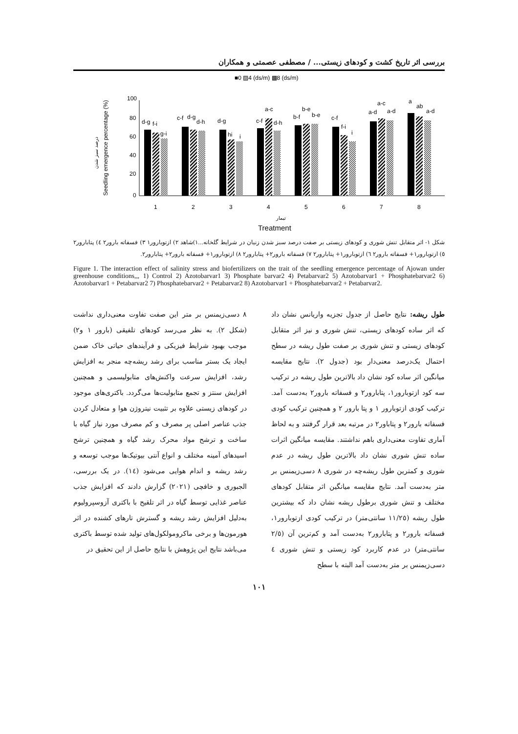بررسی اثر تاریخ کشت و کودهای زیستی... / مصطفی عصمتی و همکاران
■0 ▨4 (ds/m) ▩8 (ds/m)
100
80
60
40
20
0
Seedling emergence percentage (%)
درصد سبز شدن
d-g
f-i
g-i
c-f
d-g
d-h
d-g
hi
i
c-f
a-c
d-h
b-f
b-e
b-e
c-f
f-i
i
a-d
a-c
a-d
a
ab
a-d
1
2
3
4
5
6
7
8
تیمار
Treatment
شکل ۱- اثر متقابل تنش شوری و کودهای زیستی بر صفت درصد سبز شدن زنیان در شرایط گلخانه...۱)شاهد ۲) ازتوبارور۱ ۳) فسفاته بارور۲ ٤) پتابارور۲ ٥) ازتوبارور۱+ فسفاته بارور۲ ٦) ازتوبارور۱+ پتابارور۲ ۷) فسفاته بارور۲+ پتابارور۲ ۸) ازتوبارور۱+ فسفاته بارور۲+ پتابارور۲.
Figure 1. The interaction effect of salinity stress and biofertilizers on the trait of the seedling emergence percentage of Ajowan under greenhouse conditions,,, 1) Control 2) Azotobarvar1 3) Phosphate barvar2 4) Petabarvar2 5) Azotobarvar1 + Phosphatebarvar2 6) Azotobarvar1 + Petabarvar2 7) Phosphatebarvar2 + Petabarvar2 8) Azotobarvar1 + Phosphatebarvar2 + Petabarvar2.
طول ریشه: نتایج حاصل از جدول تجزیه واریانس نشان داد که اثر ساده کودهای زیستی، تنش شوری و نیز اثر متقابل کودهای زیستی و تنش شوری بر صفت طول ریشه در سطح احتمال یک‌درصد معنی‌دار بود (جدول ۲). نتایج مقایسه میانگین اثر ساده کود نشان داد بالاترین طول ریشه در ترکیب سه کود ازتوبارور۱، پتابارور۲ و فسفاته بارور۲ به‌دست آمد. ترکیب کودی ازتوبارور ۱ و پتا بارور ۲ و همچنین ترکیب کودی فسفاته بارور۲ و پتاباور۲ در مرتبه بعد قرار گرفتند و به لحاظ آماری تفاوت معنی‌داری باهم نداشتند. مقایسه میانگین اثرات ساده تنش شوری نشان داد بالاترین طول ریشه در عدم شوری و کمترین طول ریشه‌چه در شوری ۸ دسی‌زیمنس بر متر به‌دست آمد. نتایج مقایسه میانگین اثر متقابل کودهای مختلف و تنش شوری برطول ریشه نشان داد که بیشترین طول ریشه (۱۱/۲٥ سانتی‌متر) در ترکیب کودی ازتوبارور۱، فسفاته بارور۲ و پتابارور۲ به‌دست آمد و کم‌ترین آن (۲/٥ سانتی‌متر) در عدم کاربرد کود زیستی و تنش شوری ٤ دسی‌زیمنس بر متر به‌دست آمد البته با سطح
۸ دسی‌زیمنس بر متر این صفت تفاوت معنی‌داری نداشت (شکل ۲). به نظر می‌رسد کودهای تلفیقی (بارور ۱ و۲) موجب بهبود شرایط فیزیکی و فرآیندهای حیاتی خاک ضمن ایجاد یک بستر مناسب برای رشد ریشه‌چه منجر به افزایش رشد، افزایش سرعت واکنش‌های متابولیسمی و همچنین افزایش سنتز و تجمع متابولیت‌ها می‌گردد. باکتری‌های موجود در کودهای زیستی علاوه بر تثبیت نیتروژن هوا و متعادل کردن جذب عناصر اصلی پر مصرف و کم مصرف مورد نیاز گیاه با ساخت و ترشح مواد محرک رشد گیاه و همچنین ترشح اسیدهای آمینه مختلف و انواع آنتی بیوتیک‌ها موجب توسعه و رشد ریشه و اندام هوایی می‌شود (١٤). در یک بررسی، الجبوری و خافچی (۲۰۲۱) گزارش دادند که افزایش جذب عناصر غذایی توسط گیاه در اثر تلقیح با باکتری آزوسپرولیوم به‌دلیل افزایش رشد ریشه و گسترش تارهای کشنده در اثر هورمون‌ها و برخی ماکرومولکول‌های تولید شده توسط باکتری می‌باشد نتایج این پژوهش با نتایج حاصل از این تحقیق در
۱۰۱